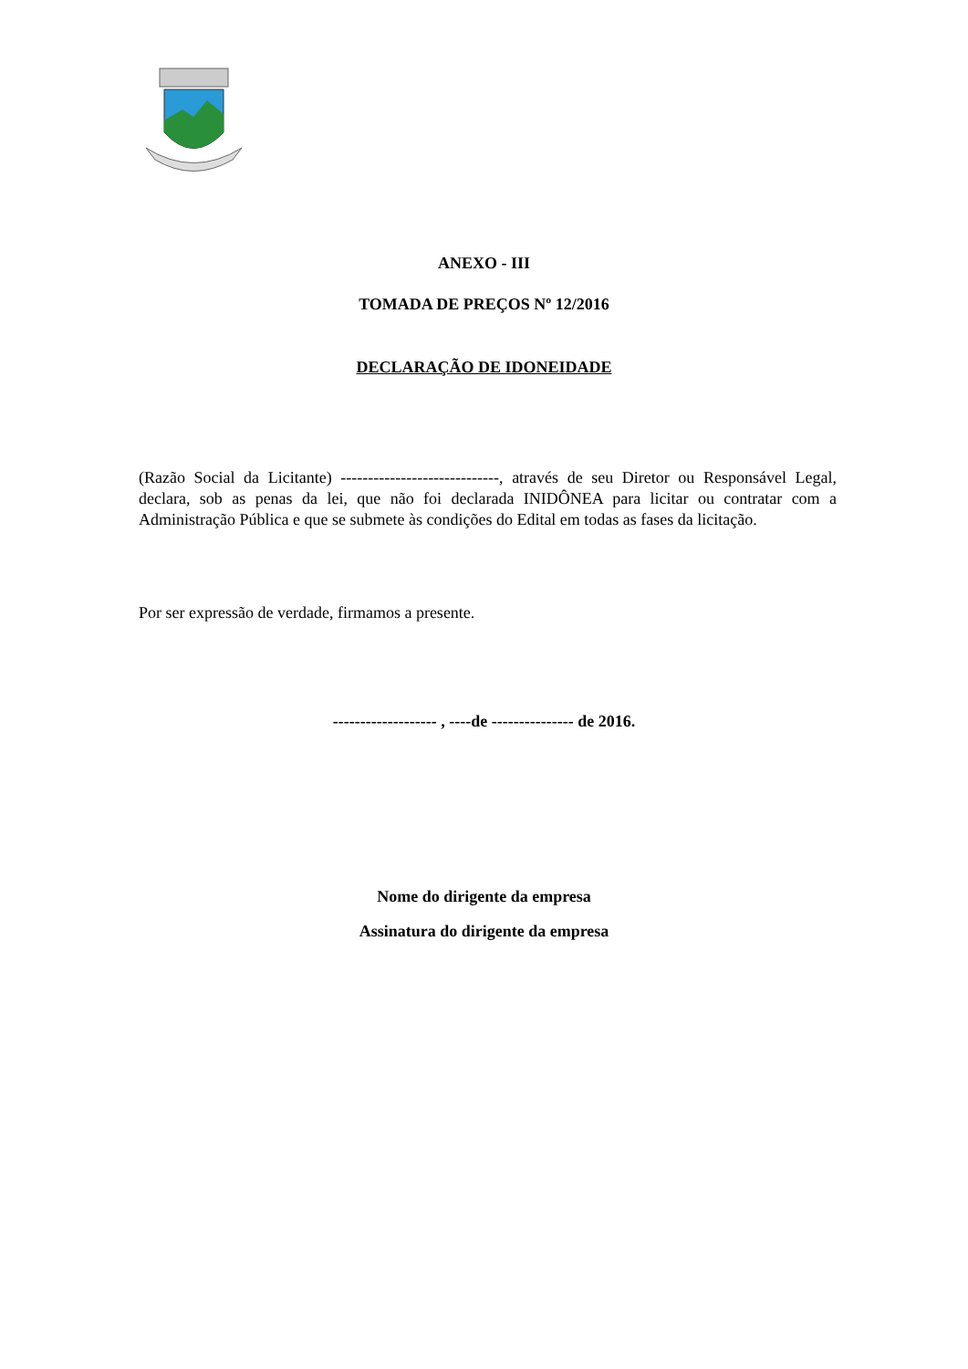ANEXO - III
TOMADA DE PREÇOS Nº 12/2016
DECLARAÇÃO DE IDONEIDADE
(Razão Social da Licitante) -----------------------------, através de seu Diretor ou Responsável Legal, declara, sob as penas da lei, que não foi declarada INIDÔNEA para licitar ou contratar com a Administração Pública e que se submete às condições do Edital em todas as fases da licitação.
Por ser expressão de verdade, firmamos a presente.
------------------- , ----de --------------- de 2016.
Nome do dirigente da empresa
Assinatura do dirigente da empresa